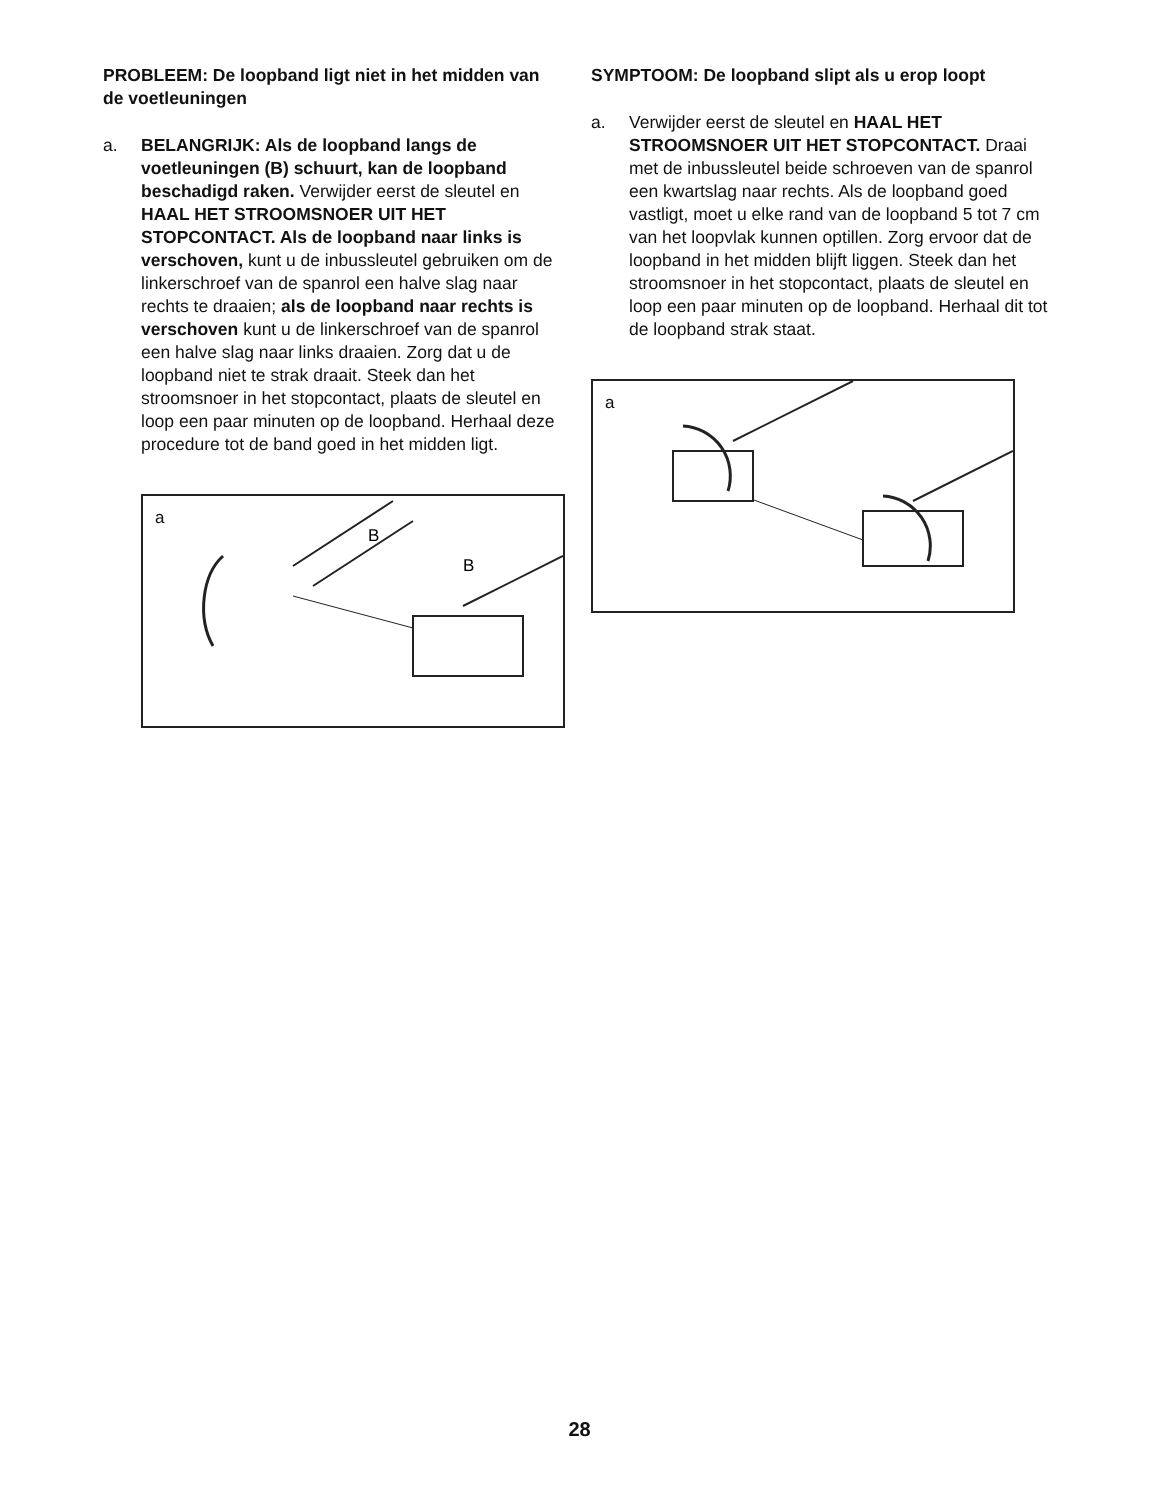PROBLEEM: De loopband ligt niet in het midden van de voetleuningen
a. BELANGRIJK: Als de loopband langs de voetleuningen (B) schuurt, kan de loopband beschadigd raken. Verwijder eerst de sleutel en HAAL HET STROOMSNOER UIT HET STOPCONTACT. Als de loopband naar links is verschoven, kunt u de inbussleutel gebruiken om de linkerschroef van de spanrol een halve slag naar rechts te draaien; als de loopband naar rechts is verschoven kunt u de linkerschroef van de spanrol een halve slag naar links draaien. Zorg dat u de loopband niet te strak draait. Steek dan het stroomsnoer in het stopcontact, plaats de sleutel en loop een paar minuten op de loopband. Herhaal deze procedure tot de band goed in het midden ligt.
a
B
B
SYMPTOOM: De loopband slipt als u erop loopt
a. Verwijder eerst de sleutel en HAAL HET STROOMSNOER UIT HET STOPCONTACT. Draai met de inbussleutel beide schroeven van de spanrol een kwartslag naar rechts. Als de loopband goed vastligt, moet u elke rand van de loopband 5 tot 7 cm van het loopvlak kunnen optillen. Zorg ervoor dat de loopband in het midden blijft liggen. Steek dan het stroomsnoer in het stopcontact, plaats de sleutel en loop een paar minuten op de loopband. Herhaal dit tot de loopband strak staat.
a
28